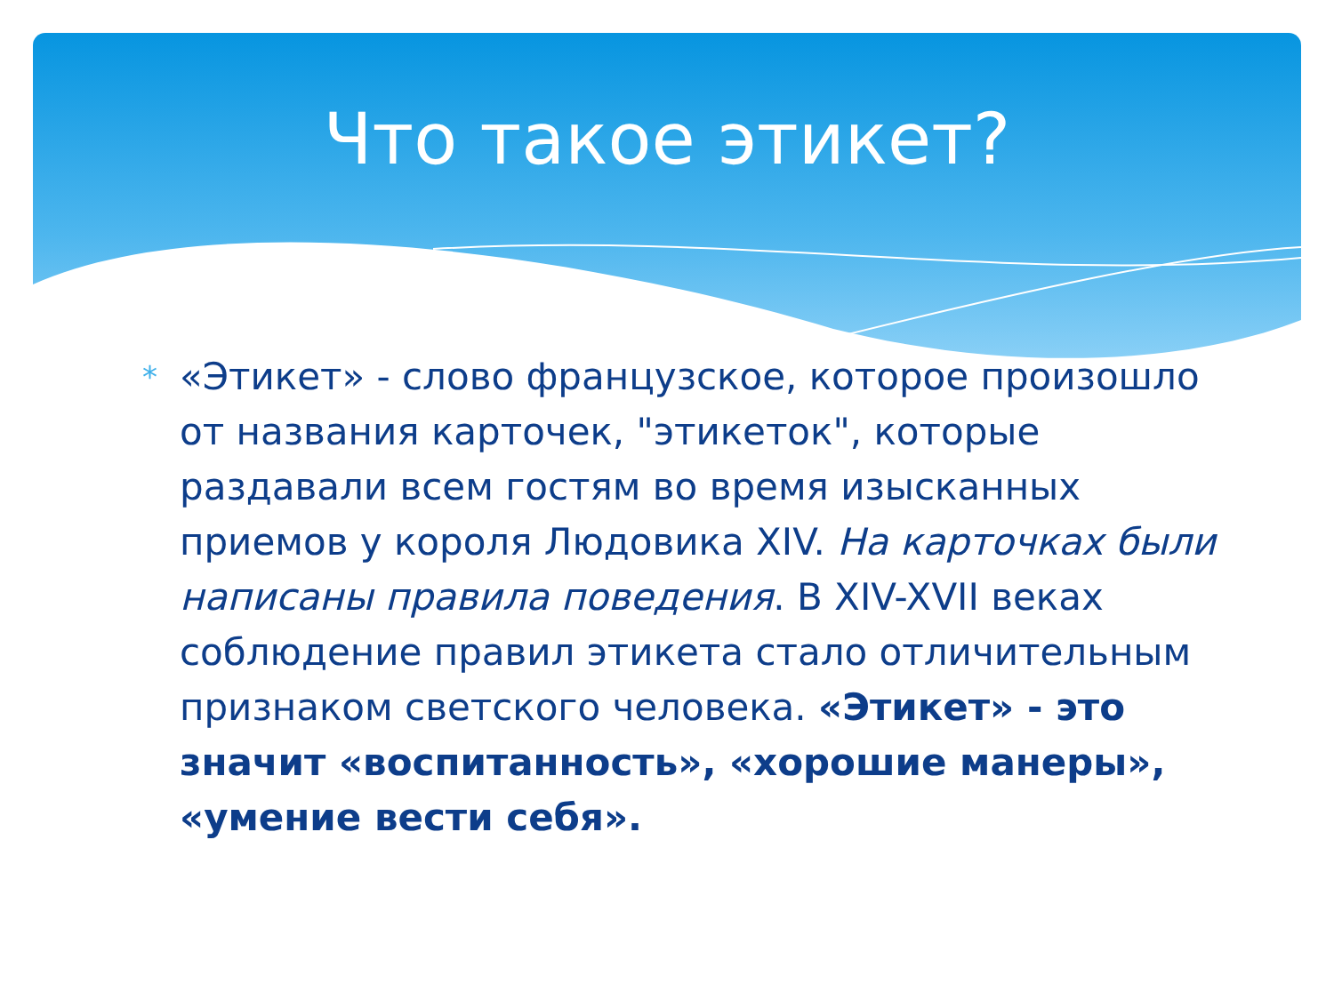Что такое этикет?
*
«Этикет» - слово французское, которое произошло от названия карточек, "этикеток", которые раздавали всем гостям во время изысканных приемов у короля Людовика XIV. На карточках были написаны правила поведения. В XIV-XVII веках соблюдение правил этикета стало отличительным признаком светского человека. «Этикет» - это значит «воспитанность», «хорошие манеры», «умение вести себя».